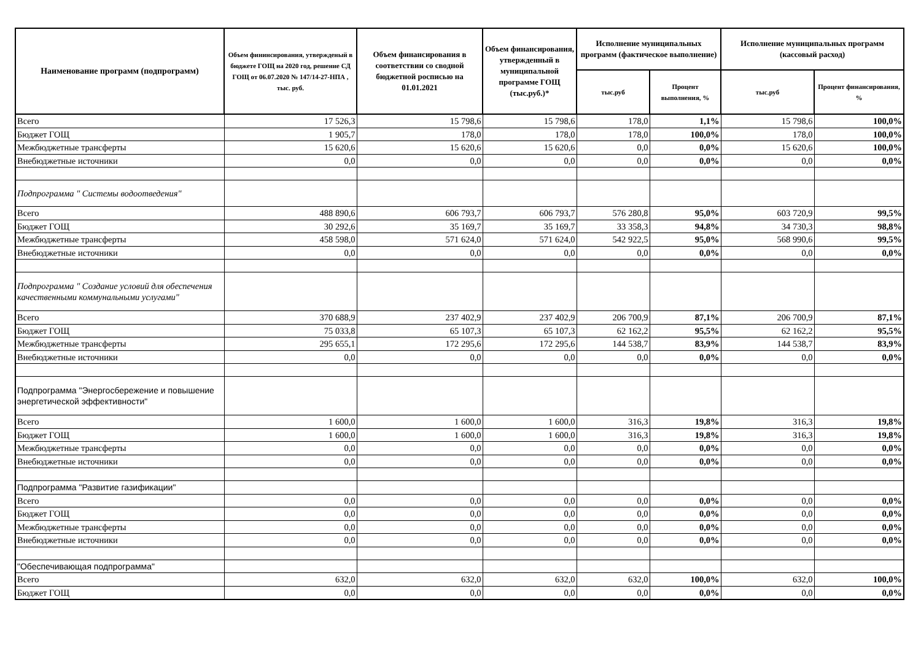| Наименование программ (подпрограмм) | Объем фининсирования, утвержденый в бюджете ГОЩ на 2020 год, решение СД ГОЩ от 06.07.2020 № 147/14-27-НПА , тыс. руб. | Объем финансирования в соответствии со сводной бюджетной росписью на 01.01.2021 | Объем финансирования, утвержденный в муниципальной программе ГОЩ (тыс.руб.)* | Исполнение муниципальных программ (фактическое выполнение) | | Исполнение муниципальных программ (кассовый расход) | |
| --- | --- | --- | --- | --- | --- | --- | --- |
| | | | | тыс.руб | Процент выполнения, % | тыс.руб | Процент финансирования, % |
| Всего | 17 526,3 | 15 798,6 | 15 798,6 | 178,0 | 1,1% | 15 798,6 | 100,0% |
| Бюджет ГОЩ | 1 905,7 | 178,0 | 178,0 | 178,0 | 100,0% | 178,0 | 100,0% |
| Межбюджетные трансферты | 15 620,6 | 15 620,6 | 15 620,6 | 0,0 | 0,0% | 15 620,6 | 100,0% |
| Внебюджетные источники | 0,0 | 0,0 | 0,0 | 0,0 | 0,0% | 0,0 | 0,0% |
| Подпрограмма " Системы водоотведения" | | | | | | | |
| Всего | 488 890,6 | 606 793,7 | 606 793,7 | 576 280,8 | 95,0% | 603 720,9 | 99,5% |
| Бюджет ГОЩ | 30 292,6 | 35 169,7 | 35 169,7 | 33 358,3 | 94,8% | 34 730,3 | 98,8% |
| Межбюджетные трансферты | 458 598,0 | 571 624,0 | 571 624,0 | 542 922,5 | 95,0% | 568 990,6 | 99,5% |
| Внебюджетные источники | 0,0 | 0,0 | 0,0 | 0,0 | 0,0% | 0,0 | 0,0% |
| Подпрограмма " Создание условий для обеспечения качественными коммунальными услугами" | | | | | | | |
| Всего | 370 688,9 | 237 402,9 | 237 402,9 | 206 700,9 | 87,1% | 206 700,9 | 87,1% |
| Бюджет ГОЩ | 75 033,8 | 65 107,3 | 65 107,3 | 62 162,2 | 95,5% | 62 162,2 | 95,5% |
| Межбюджетные трансферты | 295 655,1 | 172 295,6 | 172 295,6 | 144 538,7 | 83,9% | 144 538,7 | 83,9% |
| Внебюджетные источники | 0,0 | 0,0 | 0,0 | 0,0 | 0,0% | 0,0 | 0,0% |
| Подпрограмма "Энергосбережение и повышение энергетической эффективности" | | | | | | | |
| Всего | 1 600,0 | 1 600,0 | 1 600,0 | 316,3 | 19,8% | 316,3 | 19,8% |
| Бюджет ГОЩ | 1 600,0 | 1 600,0 | 1 600,0 | 316,3 | 19,8% | 316,3 | 19,8% |
| Межбюджетные трансферты | 0,0 | 0,0 | 0,0 | 0,0 | 0,0% | 0,0 | 0,0% |
| Внебюджетные источники | 0,0 | 0,0 | 0,0 | 0,0 | 0,0% | 0,0 | 0,0% |
| Подпрограмма "Развитие газификации" | | | | | | | |
| Всего | 0,0 | 0,0 | 0,0 | 0,0 | 0,0% | 0,0 | 0,0% |
| Бюджет ГОЩ | 0,0 | 0,0 | 0,0 | 0,0 | 0,0% | 0,0 | 0,0% |
| Межбюджетные трансферты | 0,0 | 0,0 | 0,0 | 0,0 | 0,0% | 0,0 | 0,0% |
| Внебюджетные источники | 0,0 | 0,0 | 0,0 | 0,0 | 0,0% | 0,0 | 0,0% |
| "Обеспечивающая подпрограмма" | | | | | | | |
| Всего | 632,0 | 632,0 | 632,0 | 632,0 | 100,0% | 632,0 | 100,0% |
| Бюджет ГОЩ | 0,0 | 0,0 | 0,0 | 0,0 | 0,0% | 0,0 | 0,0% |